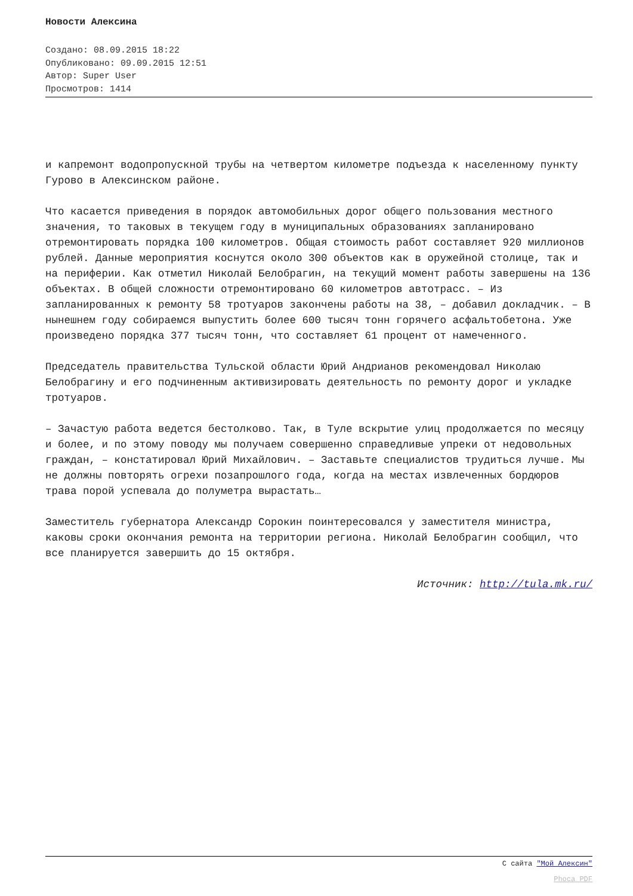Новости Алексина
Создано: 08.09.2015 18:22
Опубликовано: 09.09.2015 12:51
Автор: Super User
Просмотров: 1414
и капремонт водопропускной трубы на четвертом километре подъезда к населенному пункту Гурово в Алексинском районе.
Что касается приведения в порядок автомобильных дорог общего пользования местного значения, то таковых в текущем году в муниципальных образованиях запланировано отремонтировать порядка 100 километров. Общая стоимость работ составляет 920 миллионов рублей. Данные мероприятия коснутся около 300 объектов как в оружейной столице, так и на периферии. Как отметил Николай Белобрагин, на текущий момент работы завершены на 136 объектах. В общей сложности отремонтировано 60 километров автотрасс. – Из запланированных к ремонту 58 тротуаров закончены работы на 38, – добавил докладчик. – В нынешнем году собираемся выпустить более 600 тысяч тонн горячего асфальтобетона. Уже произведено порядка 377 тысяч тонн, что составляет 61 процент от намеченного.
Председатель правительства Тульской области Юрий Андрианов рекомендовал Николаю Белобрагину и его подчиненным активизировать деятельность по ремонту дорог и укладке тротуаров.
– Зачастую работа ведется бестолково. Так, в Туле вскрытие улиц продолжается по месяцу и более, и по этому поводу мы получаем совершенно справедливые упреки от недовольных граждан, – констатировал Юрий Михайлович. – Заставьте специалистов трудиться лучше. Мы не должны повторять огрехи позапрошлого года, когда на местах извлеченных бордюров трава порой успевала до полуметра вырастать…
Заместитель губернатора Александр Сорокин поинтересовался у заместителя министра, каковы сроки окончания ремонта на территории региона. Николай Белобрагин сообщил, что все планируется завершить до 15 октября.
Источник: http://tula.mk.ru/
С сайта "Мой Алексин"
Phoca PDF